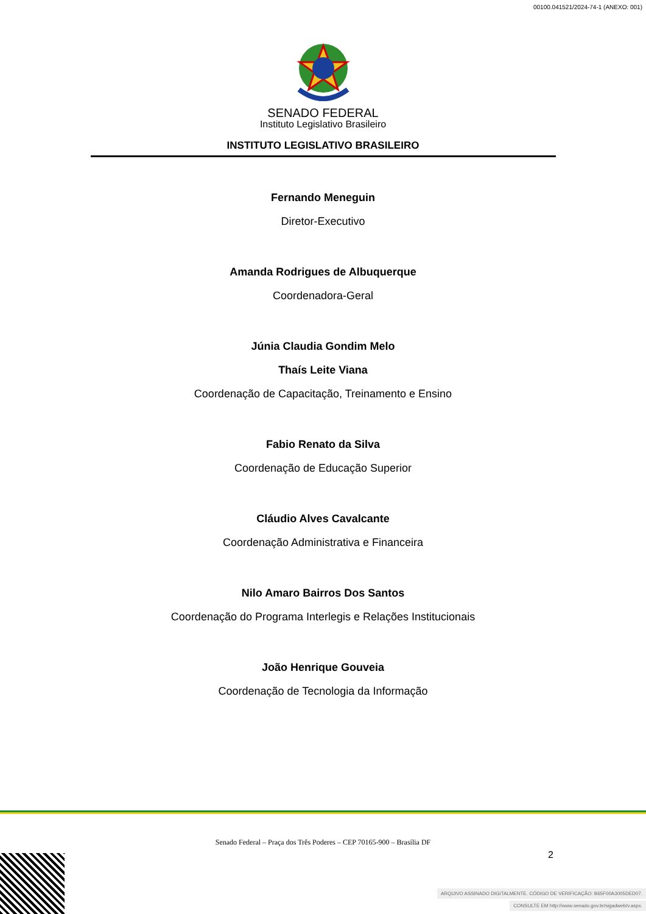00100.041521/2024-74-1 (ANEXO: 001)
SENADO FEDERAL
Instituto Legislativo Brasileiro
INSTITUTO LEGISLATIVO BRASILEIRO
Fernando Meneguin
Diretor-Executivo
Amanda Rodrigues de Albuquerque
Coordenadora-Geral
Júnia Claudia Gondim Melo
Thaís Leite Viana
Coordenação de Capacitação, Treinamento e Ensino
Fabio Renato da Silva
Coordenação de Educação Superior
Cláudio Alves Cavalcante
Coordenação Administrativa e Financeira
Nilo Amaro Bairros Dos Santos
Coordenação do Programa Interlegis e Relações Institucionais
João Henrique Gouveia
Coordenação de Tecnologia da Informação
Senado Federal – Praça dos Três Poderes – CEP 70165-900 – Brasília DF
2
ARQUIVO ASSINADO DIGITALMENTE. CÓDIGO DE VERIFICAÇÃO: B65F00A3005DED07.
CONSULTE EM http://www.senado.gov.br/sigadweb/v.aspx.